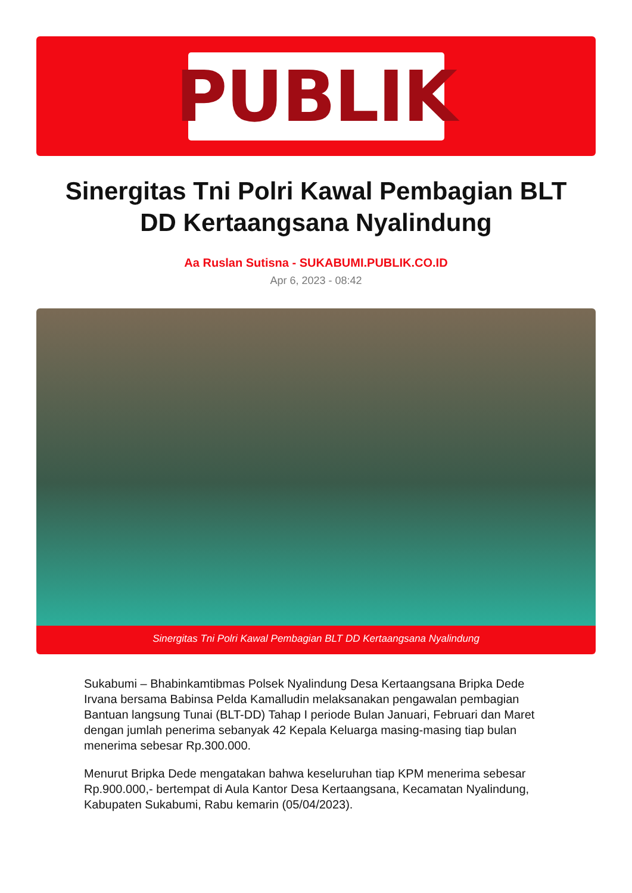PUBLIK
Sinergitas Tni Polri Kawal Pembagian BLT DD Kertaangsana Nyalindung
Aa Ruslan Sutisna - SUKABUMI.PUBLIK.CO.ID
Apr 6, 2023 - 08:42
Sinergitas Tni Polri Kawal Pembagian BLT DD Kertaangsana Nyalindung
Sukabumi – Bhabinkamtibmas Polsek Nyalindung Desa Kertaangsana Bripka Dede Irvana bersama Babinsa Pelda Kamalludin melaksanakan pengawalan pembagian Bantuan langsung Tunai (BLT-DD) Tahap I periode Bulan Januari, Februari dan Maret dengan jumlah penerima sebanyak 42 Kepala Keluarga masing-masing tiap bulan menerima sebesar Rp.300.000.
Menurut Bripka Dede mengatakan bahwa keseluruhan tiap KPM menerima sebesar Rp.900.000,- bertempat di Aula Kantor Desa Kertaangsana, Kecamatan Nyalindung, Kabupaten Sukabumi, Rabu kemarin (05/04/2023).